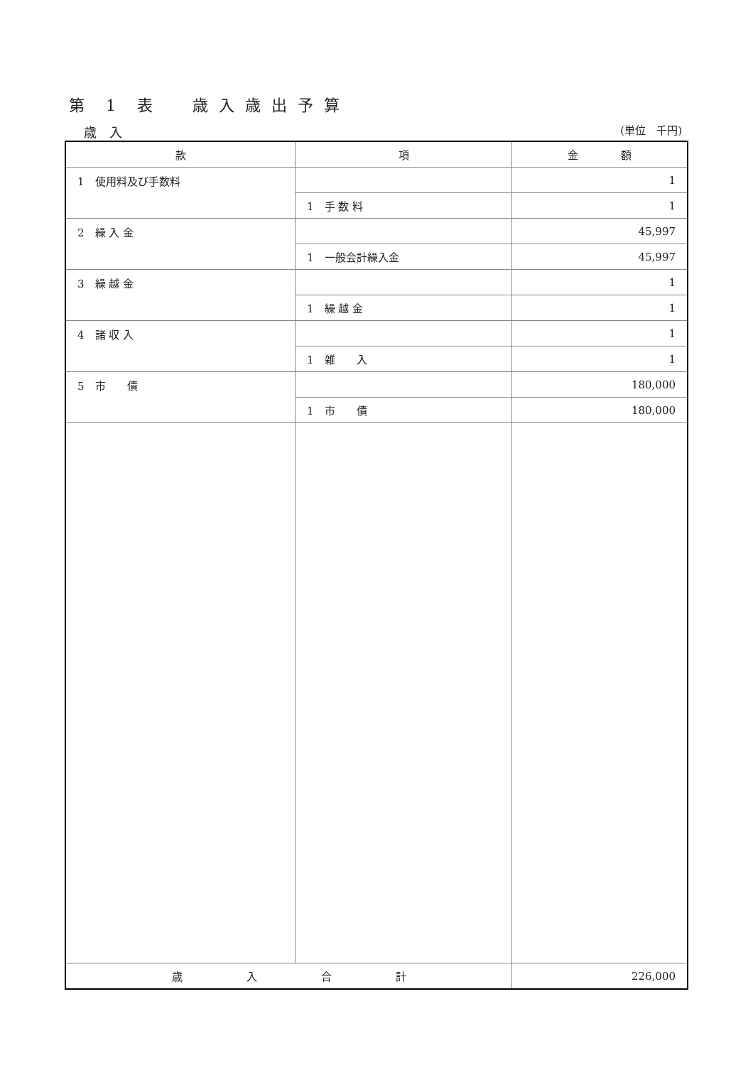第　1　表　　歳 入 歳 出 予 算
歳　入 (単位　千円)
| 款 | 項 | 金 額 |
| --- | --- | --- |
| 1 使用料及び手数料 | | 1 |
| | 1 手 数 料 | 1 |
| 2 繰 入 金 | | 45,997 |
| | 1 一般会計繰入金 | 45,997 |
| 3 繰 越 金 | | 1 |
| | 1 繰 越 金 | 1 |
| 4 諸 収 入 | | 1 |
| | 1 雑 入 | 1 |
| 5 市 債 | | 180,000 |
| | 1 市 債 | 180,000 |
| 歳 入 合 計 | | 226,000 |